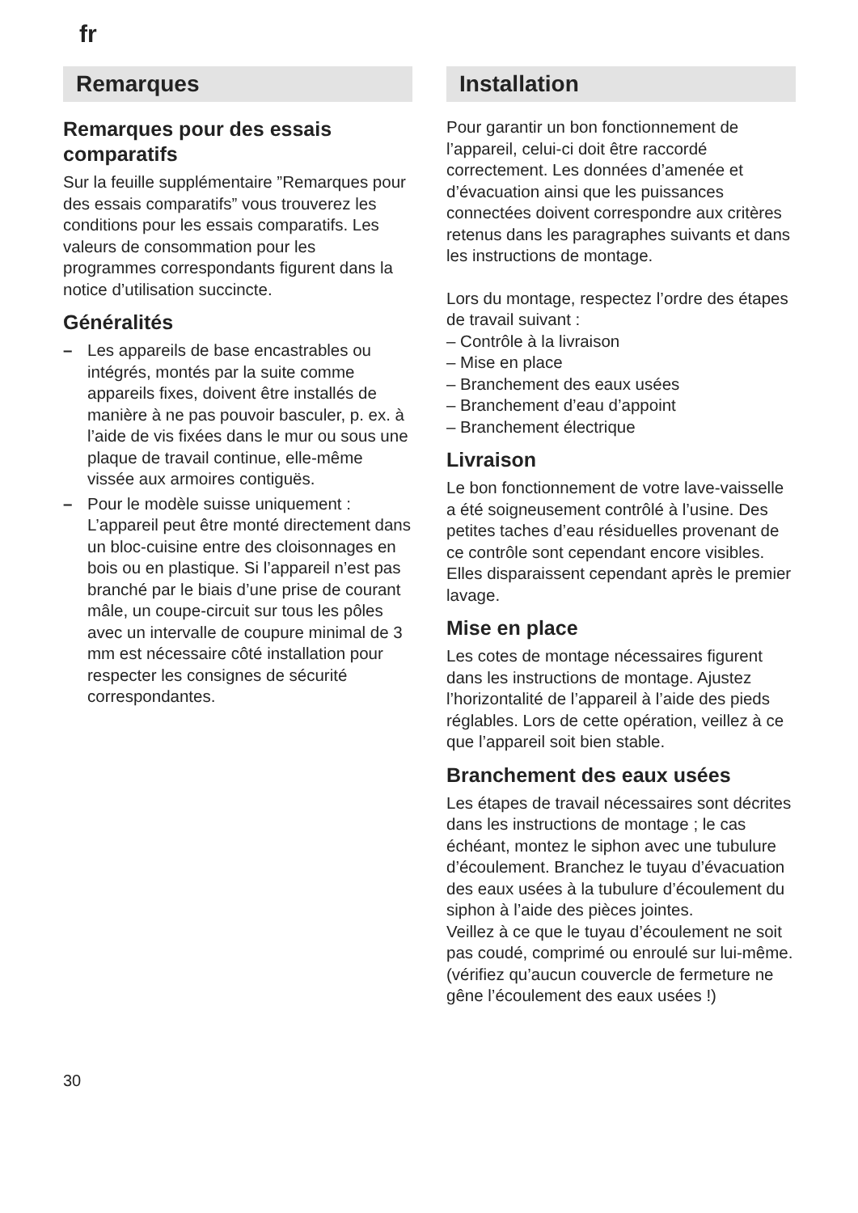fr
Remarques
Remarques pour des essais comparatifs
Sur la feuille supplémentaire ”Remarques pour des essais comparatifs” vous trouverez les conditions pour les essais comparatifs. Les valeurs de consommation pour les programmes correspondants figurent dans la notice d’utilisation succincte.
Généralités
– Les appareils de base encastrables ou intégrés, montés par la suite comme appareils fixes, doivent être installés de manière à ne pas pouvoir basculer, p. ex. à l’aide de vis fixées dans le mur ou sous une plaque de travail continue, elle-même vissée aux armoires contiguës.
– Pour le modèle suisse uniquement : L’appareil peut être monté directement dans un bloc-cuisine entre des cloisonnages en bois ou en plastique. Si l’appareil n’est pas branché par le biais d’une prise de courant mâle, un coupe-circuit sur tous les pôles avec un intervalle de coupure minimal de 3 mm est nécessaire côté installation pour respecter les consignes de sécurité correspondantes.
Installation
Pour garantir un bon fonctionnement de l’appareil, celui-ci doit être raccordé correctement. Les données d’amenée et d’évacuation ainsi que les puissances connectées doivent correspondre aux critères retenus dans les paragraphes suivants et dans les instructions de montage.
Lors du montage, respectez l’ordre des étapes de travail suivant :
– Contrôle à la livraison
– Mise en place
– Branchement des eaux usées
– Branchement d’eau d’appoint
– Branchement électrique
Livraison
Le bon fonctionnement de votre lave-vaisselle a été soigneusement contrôlé à l’usine. Des petites taches d’eau résiduelles provenant de ce contrôle sont cependant encore visibles. Elles disparaissent cependant après le premier lavage.
Mise en place
Les cotes de montage nécessaires figurent dans les instructions de montage. Ajustez l’horizontalité de l’appareil à l’aide des pieds réglables. Lors de cette opération, veillez à ce que l’appareil soit bien stable.
Branchement des eaux usées
Les étapes de travail nécessaires sont décrites dans les instructions de montage ; le cas échéant, montez le siphon avec une tubulure d’écoulement. Branchez le tuyau d’évacuation des eaux usées à la tubulure d’écoulement du siphon à l’aide des pièces jointes.
Veillez à ce que le tuyau d’écoulement ne soit pas coudé, comprimé ou enroulé sur lui-même. (vérifiez qu’aucun couvercle de fermeture ne gêne l’écoulement des eaux usées !)
30